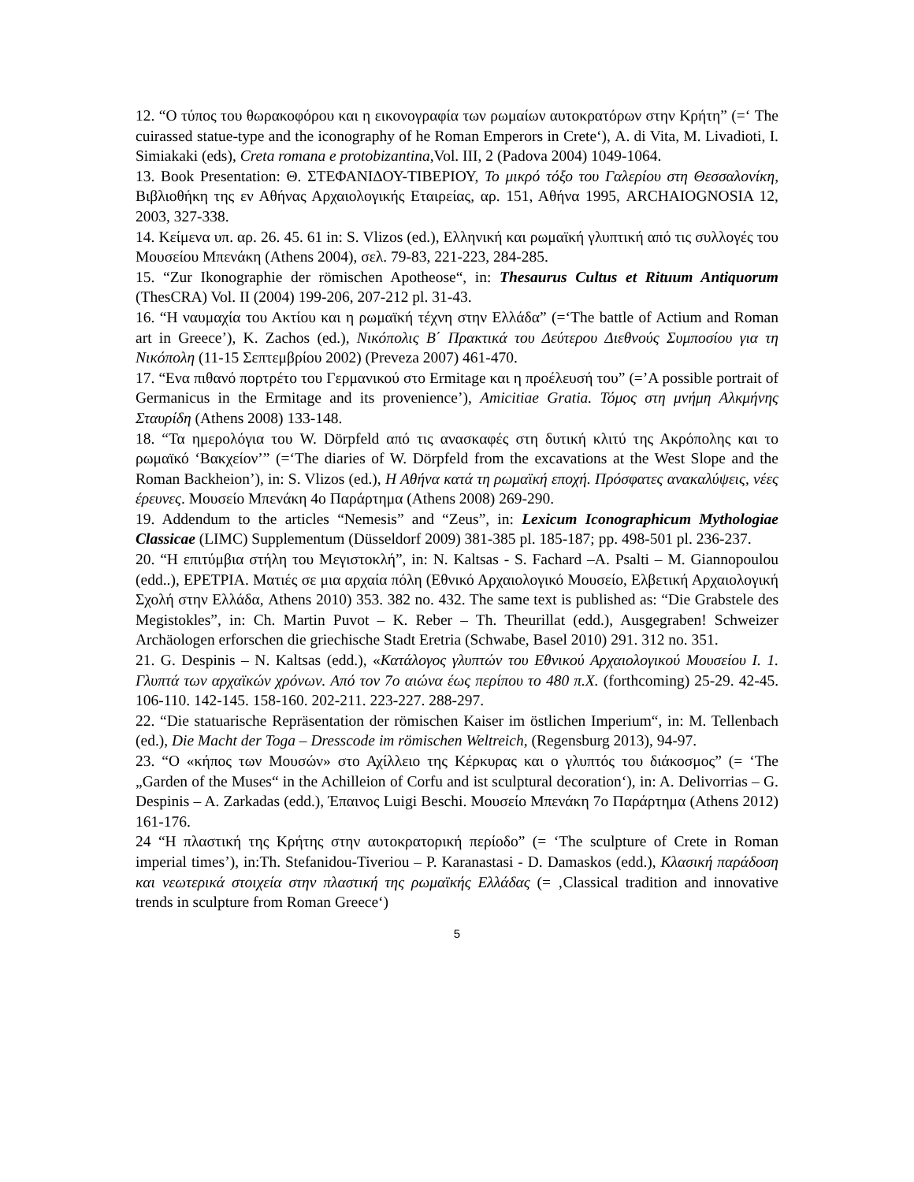12. “Ο τύπος του θωρακοφόρου και η εικονογραφία των ρωμαίων αυτοκρατόρων στην Κρήτη” (=‘ The cuirassed statue-type and the iconography of he Roman Emperors in Crete‘), A. di Vita, M. Livadioti, I. Simiakaki (eds), Creta romana e protobizantina,Vol. III, 2 (Padova 2004) 1049-1064.
13. Book Presentation: Θ. ΣΤΕΦΑΝΙΔΟΥ-ΤΙΒΕΡΙΟΥ, Το μικρό τόξο του Γαλερίου στη Θεσσαλονίκη, Βιβλιοθήκη της εν Αθήνας Αρχαιολογικής Εταιρείας, αρ. 151, Αθήνα 1995, ARCHAIOGNOSIA 12, 2003, 327-338.
14. Κείμενα υπ. αρ. 26. 45. 61 in: S. Vlizos (ed.), Ελληνική και ρωμαϊκή γλυπτική από τις συλλογές του Μουσείου Μπενάκη (Athens 2004), σελ. 79-83, 221-223, 284-285.
15. “Zur Ikonographie der römischen Apotheose“, in: Thesaurus Cultus et Rituum Antiquorum (ThesCRA) Vol. II (2004) 199-206, 207-212 pl. 31-43.
16. “Η ναυμαχία του Ακτίου και η ρωμαϊκή τέχνη στην Ελλάδα” (=‘The battle of Actium and Roman art in Greece’), K. Zachos (ed.), Νικόπολις Β΄ Πρακτικά του Δεύτερου Διεθνούς Συμποσίου για τη Νικόπολη (11-15 Σεπτεμβρίου 2002) (Preveza 2007) 461-470.
17. “Ενα πιθανό πορτρέτο του Γερμανικού στο Ermitage και η προέλευσή του” (=’A possible portrait of Germanicus in the Ermitage and its provenience’), Amicitiae Gratia. Τόμος στη μνήμη Αλκμήνης Σταυρίδη (Athens 2008) 133-148.
18. “Τα ημερολόγια του W. Dörpfeld από τις ανασκαφές στη δυτική κλιτύ της Ακρόπολης και το ρωμαϊκό ‘Βακχείον’” (=‘The diaries of W. Dörpfeld from the excavations at the West Slope and the Roman Backheion’), in: S. Vlizos (ed.), Η Αθήνα κατά τη ρωμαϊκή εποχή. Πρόσφατες ανακαλύψεις, νέες έρευνες. Μουσείο Μπενάκη 4ο Παράρτημα (Athens 2008) 269-290.
19. Addendum to the articles “Nemesis” and “Zeus”, in: Lexicum Iconographicum Mythologiae Classicae (LIMC) Supplementum (Düsseldorf 2009) 381-385 pl. 185-187; pp. 498-501 pl. 236-237.
20. “Η επιτύμβια στήλη του Μεγιστοκλή”, in: N. Kaltsas - S. Fachard –A. Psalti – M. Giannopoulou (edd..), ΕΡΕΤΡΙΑ. Ματιές σε μια αρχαία πόλη (Εθνικό Αρχαιολογικό Μουσείο, Ελβετική Αρχαιολογική Σχολή στην Ελλάδα, Athens 2010) 353. 382 no. 432. The same text is published as: “Die Grabstele des Megistokles”, in: Ch. Martin Puvot – K. Reber – Th. Theurillat (edd.), Ausgegraben! Schweizer Archäologen erforschen die griechische Stadt Eretria (Schwabe, Basel 2010) 291. 312 no. 351.
21. G. Despinis – N. Kaltsas (edd.), «Κατάλογος γλυπτών του Εθνικού Αρχαιολογικού Μουσείου Ι. 1. Γλυπτά των αρχαϊκών χρόνων. Από τον 7ο αιώνα έως περίπου το 480 π.Χ. (forthcoming) 25-29. 42-45. 106-110. 142-145. 158-160. 202-211. 223-227. 288-297.
22. “Die statuarische Repräsentation der römischen Kaiser im östlichen Imperium“, in: M. Tellenbach (ed.), Die Macht der Toga – Dresscode im römischen Weltreich, (Regensburg 2013), 94-97.
23. “Ο «κήπος των Μουσών» στο Αχίλλειο της Κέρκυρας και ο γλυπτός του διάκοσμος” (= ‘The „Garden of the Muses“ in the Achilleion of Corfu and ist sculptural decoration‘), in: A. Delivorrias – G. Despinis – A. Zarkadas (edd.), Έπαινος Luigi Beschi. Μουσείο Μπενάκη 7ο Παράρτημα (Athens 2012) 161-176.
24 “Η πλαστική της Κρήτης στην αυτοκρατορική περίοδο” (= ‘The sculpture of Crete in Roman imperial times’), in:Th. Stefanidou-Tiveriou – P. Karanastasi - D. Damaskos (edd.), Κλασική παράδοση και νεωτερικά στοιχεία στην πλαστική της ρωμαϊκής Ελλάδας (= ‚Classical tradition and innovative trends in sculpture from Roman Greece‘)
5